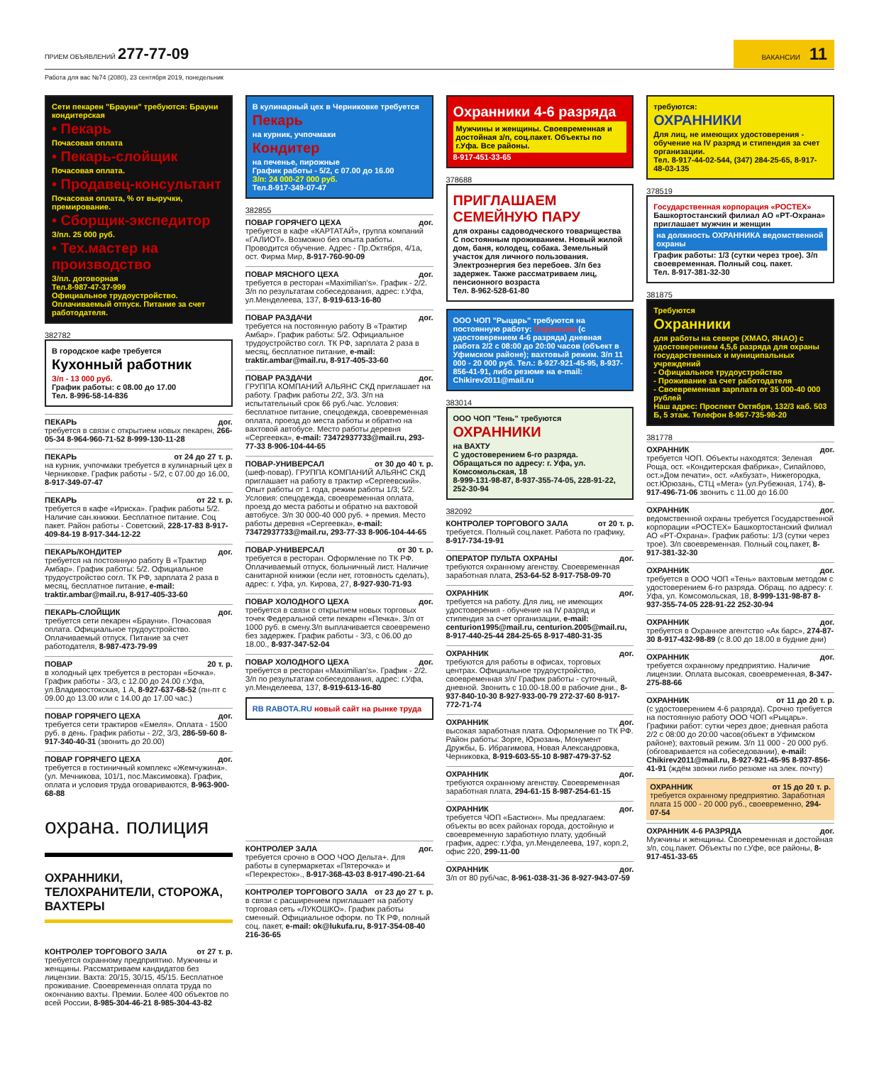ПРИЕМ ОБЪЯВЛЕНИЙ 277-77-09
ВАКАНСИИ 11
Работа для вас №74 (2080), 23 сентября 2019, понедельник
Сети пекарен "Брауни" требуются: Брауни кондитерская
• Пекарь
Почасовая оплата
• Пекарь-слойщик
Почасовая оплата.
• Продавец-консультант
Почасовая оплата, % от выручки, премирование.
• Сборщик-экспедитор
З/пл. 25 000 руб.
• Тех.мастер на производство
З/пл. договорная
Тел.8-987-47-37-999
Официальное трудоустройство. Оплачиваемый отпуск. Питание за счет работодателя.
382782
В городское кафе требуется
Кухонный работник
З/п - 13 000 руб.
График работы: с 08.00 до 17.00
Тел. 8-996-58-14-836
ПЕКАРЬ дог.
требуется в связи с открытием новых пекарен, 266-05-34 8-964-960-71-52 8-999-130-11-28
ПЕКАРЬ от 24 до 27 т. р.
на курник, учпочмаки требуется в кулинарный цех в Черниковке. График работы - 5/2, с 07.00 до 16.00, 8-917-349-07-47
ПЕКАРЬ от 22 т. р.
требуется в кафе «Ириска». График работы 5/2. Наличие сан.книжки. Бесплатное питание. Соц пакет. Район работы - Советский, 228-17-83 8-917-409-84-19 8-917-344-12-22
ПЕКАРЬ/КОНДИТЕР дог.
требуется на постоянную работу В «Трактир Амбар». График работы: 5/2. Официальное трудоустройство согл. ТК РФ, зарплата 2 раза в месяц, бесплатное питание, e-mail: traktir.ambar@mail.ru, 8-917-405-33-60
ПЕКАРЬ-СЛОЙЩИК дог.
требуется сети пекарен «Брауни». Почасовая оплата. Официальное трудоустройство. Оплачиваемый отпуск. Питание за счет работодателя, 8-987-473-79-99
ПОВАР 20 т. р.
в холодный цех требуется в ресторан «Бочка». График работы - 3/3, с 12.00 до 24.00 г.Уфа, ул.Владивостокская, 1 А, 8-927-637-68-52 (пн-пт с 09.00 до 13.00 или с 14.00 до 17.00 час.)
ПОВАР ГОРЯЧЕГО ЦЕХА дог.
требуется сети трактиров «Емеля». Оплата - 1500 руб. в день. График работы - 2/2, 3/3, 286-59-60 8-917-340-40-31 (звонить до 20.00)
ПОВАР ГОРЯЧЕГО ЦЕХА дог.
требуется в гостиничный комплекс «Жемчужина». (ул. Мечникова, 101/1, пос.Максимовка). График, оплата и условия труда оговариваются, 8-963-900-68-88
охрана. полиция
ОХРАННИКИ, ТЕЛОХРАНИТЕЛИ, СТОРОЖА, ВАХТЕРЫ
КОНТРОЛЕР ТОРГОВОГО ЗАЛА от 27 т. р.
требуется охранному предприятию. Мужчины и женщины. Рассматриваем кандидатов без лицензии. Вахта: 20/15, 30/15, 45/15. Бесплатное проживание. Своевременная оплата труда по окончанию вахты. Премии. Более 400 объектов по всей России, 8-985-304-46-21 8-985-304-43-82
В кулинарный цех в Черниковке требуется
Пекарь
на курник, учпочмаки
Кондитер
на печенье, пирожные
График работы - 5/2, с 07.00 до 16.00
З/п: 24 000-27 000 руб.
Тел.8-917-349-07-47
382855
ПОВАР ГОРЯЧЕГО ЦЕХА дог.
требуется в кафе «КАРТАТАЙ», группа компаний «ГАЛИОТ». Возможно без опыта работы. Проводится обучение. Адрес - Пр.Октября, 4/1а, ост. Фирма Мир, 8-917-760-90-09
ПОВАР МЯСНОГО ЦЕХА дог.
требуется в ресторан «Maximilian's». График - 2/2. З/п по результатам собеседования, адрес: г.Уфа, ул.Менделеева, 137, 8-919-613-16-80
ПОВАР РАЗДАЧИ дог.
требуется на постоянную работу В «Трактир Амбар». График работы: 5/2. Официальное трудоустройство согл. ТК РФ, зарплата 2 раза в месяц, бесплатное питание, e-mail: traktir.ambar@mail.ru, 8-917-405-33-60
ПОВАР РАЗДАЧИ дог.
ГРУППА КОМПАНИЙ АЛЬЯНС СКД приглашает на работу. График работы 2/2, 3/3. З/п на испытательный срок 66 руб./час. Условия: бесплатное питание, спецодежда, своевременная оплата, проезд до места работы и обратно на вахтовой автобусе. Место работы деревня «Сергеевка», e-mail: 73472937733@mail.ru, 293-77-33 8-906-104-44-65
ПОВАР-УНИВЕРСАЛ от 30 до 40 т. р.
(шеф-повар). ГРУППА КОМПАНИЙ АЛЬЯНС СКД приглашает на работу в трактир «Сергеевский». Опыт работы от 1 года, режим работы 1/3; 5/2. Условия: спецодежда, своевременная оплата, проезд до места работы и обратно на вахтовой автобусе. З/п 30 000-40 000 руб. + премия. Место работы деревня «Сергеевка», e-mail: 73472937733@mail.ru, 293-77-33 8-906-104-44-65
ПОВАР-УНИВЕРСАЛ от 30 т. р.
требуется в ресторан. Оформление по ТК РФ. Оплачиваемый отпуск, больничный лист. Наличие санитарной книжки (если нет, готовность сделать), адрес: г. Уфа, ул. Кирова, 27, 8-927-930-71-93
ПОВАР ХОЛОДНОГО ЦЕХА дог.
требуется в связи с открытием новых торговых точек Федеральной сети пекарен «Печка». З/п от 1000 руб. в смену.З/п выплачивается своевремено без задержек. График работы - 3/3, с 06.00 до 18.00., 8-937-347-52-04
ПОВАР ХОЛОДНОГО ЦЕХА дог.
требуется в ресторан «Maximilian's». График - 2/2. З/п по результатам собеседования, адрес: г.Уфа, ул.Менделеева, 137, 8-919-613-16-80
RB RABOTA.RU новый сайт на рынке труда
КОНТРОЛЕР ЗАЛА дог.
требуется срочно в ООО ЧОО Дельта+. Для работы в супермаркетах «Пятерочка» и «Перекресток»., 8-917-368-43-03 8-917-490-21-64
КОНТРОЛЕР ТОРГОВОГО ЗАЛА от 23 до 27 т. р.
в связи с расширением приглашает на работу торговая сеть «ЛУКОШКО». График работы сменный. Официальное оформ. по ТК РФ, полный соц. пакет, e-mail: ok@lukufa.ru, 8-917-354-08-40 216-36-65
Охранники 4-6 разряда
Мужчины и женщины. Своевременная и достойная з/п, соц.пакет. Объекты по г.Уфа. Все районы.
8-917-451-33-65
378688
ПРИГЛАШАЕМ СЕМЕЙНУЮ ПАРУ
для охраны садоводческого товарищества
С постоянным проживанием. Новый жилой дом, баня, колодец, собака. Земельный участок для личного пользования. Электроэнергия без перебоев. З/п без задержек. Также рассматриваем лиц, пенсионного возраста
Тел. 8-962-528-61-80
ООО ЧОП "Рыцарь" требуются на постоянную работу: Охранники (с удостоверением 4-6 разряда) дневная работа 2/2 с 08:00 до 20:00 часов (объект в Уфимском районе); вахтовый режим. З/п 11 000 - 20 000 руб. Тел.: 8-927-921-45-95, 8-937-856-41-91, либо резюме на e-mail: Chikirev2011@mail.ru
383014
ООО ЧОП "Тень" требуются
ОХРАННИКИ
на ВАХТУ
С удостоверением 6-го разряда. Обращаться по адресу: г. Уфа, ул. Комсомольская, 18
8-999-131-98-87, 8-937-355-74-05, 228-91-22, 252-30-94
382092
КОНТРОЛЕР ТОРГОВОГО ЗАЛА от 20 т. р.
требуется. Полный соц.пакет. Работа по графику, 8-917-734-19-91
ОПЕРАТОР ПУЛЬТА ОХРАНЫ дог.
требуются охранному агенству. Своевременная заработная плата, 253-64-52 8-917-758-09-70
ОХРАННИК дог.
требуется на работу. Для лиц, не имеющих удостоверения - обучение на IV разряд и стипендия за счет организации, e-mail: centurion1995@mail.ru, centurion.2005@mail.ru, 8-917-440-25-44 284-25-65 8-917-480-31-35
ОХРАННИК дог.
требуются для работы в офисах, торговых центрах. Официальное трудоустройство, своевременная з/п/ График работы - суточный, дневной. Звонить с 10.00-18.00 в рабочие дни., 8-937-840-10-30 8-927-933-00-79 272-37-60 8-917-772-71-74
ОХРАННИК дог.
высокая заработная плата. Оформление по ТК РФ. Район работы: Зорге, Юрюзань, Монумент Дружбы, Б. Ибрагимова, Новая Александровка, Черниковка, 8-919-603-55-10 8-987-479-37-52
ОХРАННИК дог.
требуются охранному агенству. Своевременная заработная плата, 294-61-15 8-987-254-61-15
ОХРАННИК дог.
требуется ЧОП «Бастион». Мы предлагаем: объекты во всех районах города, достойную и своевременную заработную плату, удобный график, адрес: г.Уфа, ул.Менделеева, 197, корп.2, офис 220, 299-11-00
ОХРАННИК дог.
З/п от 80 руб/час, 8-961-038-31-36 8-927-943-07-59
требуются:
ОХРАННИКИ
Для лиц, не имеющих удостоверения - обучение на IV разряд и стипендия за счет организации.
Тел. 8-917-44-02-544, (347) 284-25-65, 8-917-48-03-135
378519
Государственная корпорация «РОСТЕХ» Башкортостанский филиал АО «РТ-Охрана» приглашает мужчин и женщин
на должность ОХРАННИКА ведомственной охраны
График работы: 1/3 (сутки через трое). З/п своевременная. Полный соц. пакет.
Тел. 8-917-381-32-30
381875
Требуются
Охранники
для работы на севере (ХМАО, ЯНАО) с удостоверением 4,5,6 разряда для охраны государственных и муниципальных учреждений
- Официальное трудоустройство
- Проживание за счет работодателя
- Своевременная зарплата от 35 000-40 000 рублей
Наш адрес: Проспект Октября, 132/3 каб. 503 Б, 5 этаж. Телефон 8-967-735-98-20
381778
ОХРАННИК дог.
требуется ЧОП. Объекты находятся: Зеленая Роща, ост. «Кондитерская фабрика», Сипайлово, ост.»Дом печати», ост. «Акбузат», Нижегородка, ост.Юрюзань, СТЦ «Мега» (ул.Рубежная, 174), 8-917-496-71-06 звонить с 11.00 до 16.00
ОХРАННИК дог.
ведомственной охраны требуется Государственной корпорации «РОСТЕХ» Башкортостанский филиал АО «РТ-Охрана». График работы: 1/3 (сутки через трое). З/п своевременная. Полный соц.пакет, 8-917-381-32-30
ОХРАННИК дог.
требуется в ООО ЧОП «Тень» вахтовым методом с удостоверением 6-го разряда. Обращ. по адресу: г. Уфа, ул. Комсомольская, 18, 8-999-131-98-87 8-937-355-74-05 228-91-22 252-30-94
ОХРАННИК дог.
требуется в Охранное агентство «Ак барс», 274-87-30 8-917-432-98-89 (с 8.00 до 18.00 в будние дни)
ОХРАННИК дог.
требуется охранному предприятию. Наличие лицензии. Оплата высокая, своевременная, 8-347-275-88-66
ОХРАННИК от 11 до 20 т. р.
(с удостоверением 4-6 разряда). Срочно требуется на постоянную работу ООО ЧОП «Рыцарь». Графики работ: сутки через двое; дневная работа 2/2 с 08:00 до 20:00 часов(объект в Уфимском районе); вахтовый режим. З/п 11 000 - 20 000 руб. (обговаривается на собеседовании), e-mail: Chikirev2011@mail.ru, 8-927-921-45-95 8-937-856-41-91 (ждём звонки либо резюме на элек. почту)
ОХРАННИК от 15 до 20 т. р.
требуется охранному предприятию. Заработная плата 15 000 - 20 000 руб., своевременно, 294-07-54
ОХРАННИК 4-6 РАЗРЯДА дог.
Мужчины и женщины. Своевременная и достойная з/п, соц.пакет. Объекты по г.Уфе, все районы, 8-917-451-33-65